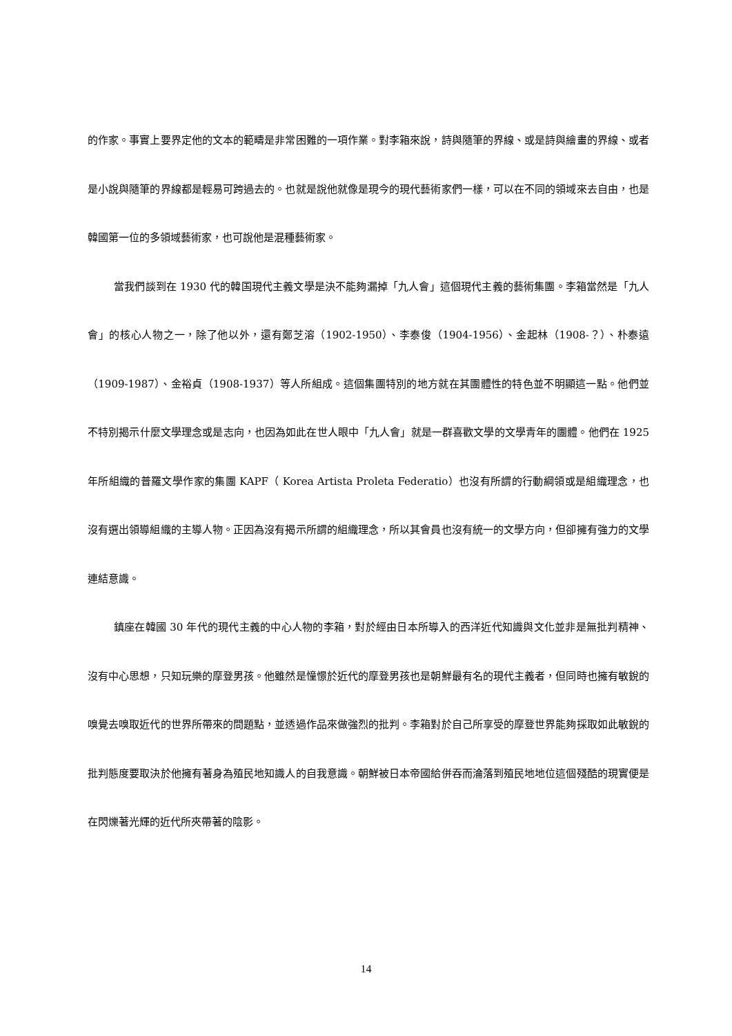的作家。事實上要界定他的文本的範疇是非常困難的一項作業。對李箱來說，詩與隨筆的界線、或是詩與繪畫的界線、或者是小說與隨筆的界線都是輕易可跨過去的。也就是說他就像是現今的現代藝術家們一樣，可以在不同的領域來去自由，也是韓國第一位的多領域藝術家，也可說他是混種藝術家。
當我們談到在 1930 代的韓国現代主義文學是決不能夠漏掉「九人會」這個現代主義的藝術集團。李箱當然是「九人會」的核心人物之一，除了他以外，還有鄭芝溶（1902-1950）、李泰俊（1904-1956）、金起林（1908-？）、朴泰遠（1909-1987）、金裕貞（1908-1937）等人所組成。這個集團特別的地方就在其團體性的特色並不明顯這一點。他們並不特別揭示什麼文學理念或是志向，也因為如此在世人眼中「九人會」就是一群喜歡文學的文學青年的團體。他們在 1925 年所組織的普羅文學作家的集團 KAPF（ Korea Artista Proleta Federatio）也沒有所謂的行動綱領或是組織理念，也沒有選出領導組織的主導人物。正因為沒有揭示所謂的組織理念，所以其會員也沒有統一的文學方向，但卻擁有強力的文學連結意識。
鎮座在韓國 30 年代的現代主義的中心人物的李箱，對於經由日本所導入的西洋近代知識與文化並非是無批判精神、沒有中心思想，只知玩樂的摩登男孩。他雖然是憧憬於近代的摩登男孩也是朝鮮最有名的現代主義者，但同時也擁有敏銳的嗅覺去嗅取近代的世界所帶來的問題點，並透過作品來做強烈的批判。李箱對於自己所享受的摩登世界能夠採取如此敏銳的批判態度要取決於他擁有著身為殖民地知識人的自我意識。朝鮮被日本帝國給併吞而淪落到殖民地地位這個殘酷的現實便是在閃爍著光輝的近代所夾帶著的陰影。
14